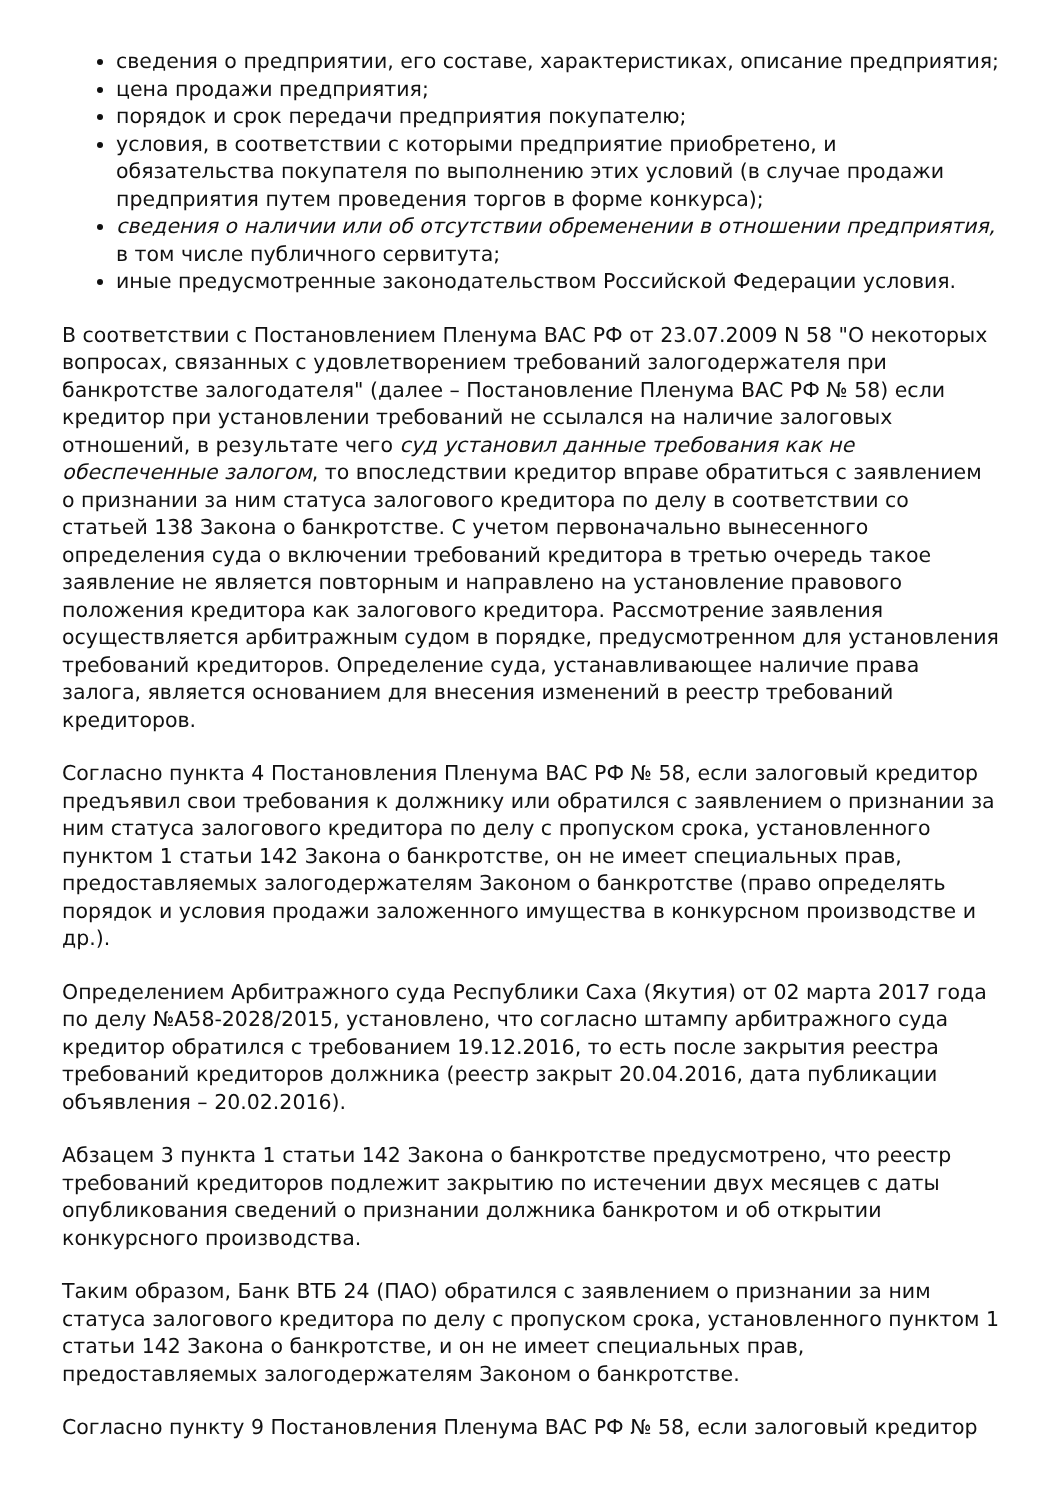сведения о предприятии, его составе, характеристиках, описание предприятия;
цена продажи предприятия;
порядок и срок передачи предприятия покупателю;
условия, в соответствии с которыми предприятие приобретено, и обязательства покупателя по выполнению этих условий (в случае продажи предприятия путем проведения торгов в форме конкурса);
сведения о наличии или об отсутствии обременении в отношении предприятия, в том числе публичного сервитута;
иные предусмотренные законодательством Российской Федерации условия.
В соответствии с Постановлением Пленума ВАС РФ от 23.07.2009 N 58 "О некоторых вопросах, связанных с удовлетворением требований залогодержателя при банкротстве залогодателя" (далее – Постановление Пленума ВАС РФ № 58) если кредитор при установлении требований не ссылался на наличие залоговых отношений, в результате чего суд установил данные требования как не обеспеченные залогом, то впоследствии кредитор вправе обратиться с заявлением о признании за ним статуса залогового кредитора по делу в соответствии со статьей 138 Закона о банкротстве. С учетом первоначально вынесенного определения суда о включении требований кредитора в третью очередь такое заявление не является повторным и направлено на установление правового положения кредитора как залогового кредитора. Рассмотрение заявления осуществляется арбитражным судом в порядке, предусмотренном для установления требований кредиторов. Определение суда, устанавливающее наличие права залога, является основанием для внесения изменений в реестр требований кредиторов.
Согласно пункта 4 Постановления Пленума ВАС РФ № 58, если залоговый кредитор предъявил свои требования к должнику или обратился с заявлением о признании за ним статуса залогового кредитора по делу с пропуском срока, установленного пунктом 1 статьи 142 Закона о банкротстве, он не имеет специальных прав, предоставляемых залогодержателям Законом о банкротстве (право определять порядок и условия продажи заложенного имущества в конкурсном производстве и др.).
Определением Арбитражного суда Республики Саха (Якутия) от 02 марта 2017 года по делу №А58-2028/2015, установлено, что согласно штампу арбитражного суда кредитор обратился с требованием 19.12.2016, то есть после закрытия реестра требований кредиторов должника (реестр закрыт 20.04.2016, дата публикации объявления – 20.02.2016).
Абзацем 3 пункта 1 статьи 142 Закона о банкротстве предусмотрено, что реестр требований кредиторов подлежит закрытию по истечении двух месяцев с даты опубликования сведений о признании должника банкротом и об открытии конкурсного производства.
Таким образом, Банк ВТБ 24 (ПАО) обратился с заявлением о признании за ним статуса залогового кредитора по делу с пропуском срока, установленного пунктом 1 статьи 142 Закона о банкротстве, и он не имеет специальных прав, предоставляемых залогодержателям Законом о банкротстве.
Согласно пункту 9 Постановления Пленума ВАС РФ № 58, если залоговый кредитор